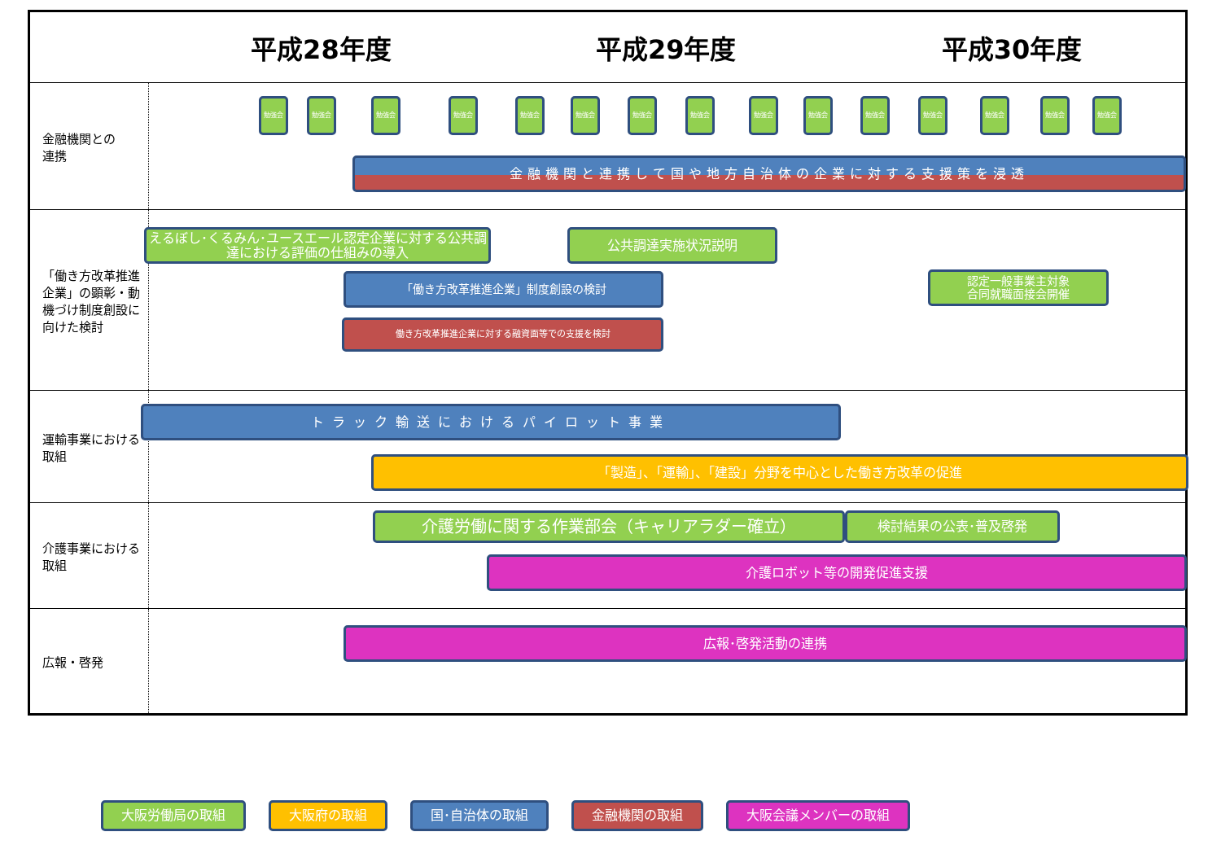| | 平成28年度 | 平成29年度 | 平成30年度 |
| --- | --- | --- | --- |
| 金融機関との 連携 | | | |
| 「働き方改革推進企業」の顕彰・動機づけ制度創設に向けた検討 | | | |
| 運輸事業における取組 | | | |
| 介護事業における取組 | | | |
| 広報・啓発 | | | |
勉強会 勉強会 勉強会 勉強会 勉強会 勉強会 勉強会 勉強会 勉強会 勉強会 勉強会 勉強会 勉強会 勉強会 勉強会
金融機関と連携して国や地方自治体の企業に対する支援策を浸透
えるぼし･くるみん･ユースエール認定企業に対する公共調達における評価の仕組みの導入
公共調達実施状況説明
「働き方改革推進企業」制度創設の検討
認定一般事業主対象
合同就職面接会開催
働き方改革推進企業に対する融資面等での支援を検討
トラック輸送におけるパイロット事業
「製造」、「運輸」、「建設」分野を中心とした働き方改革の促進
介護労働に関する作業部会（キャリアラダー確立） 検討結果の公表･普及啓発
介護ロボット等の開発促進支援
広報･啓発活動の連携
大阪労働局の取組 大阪府の取組 国･自治体の取組 金融機関の取組 大阪会議メンバーの取組